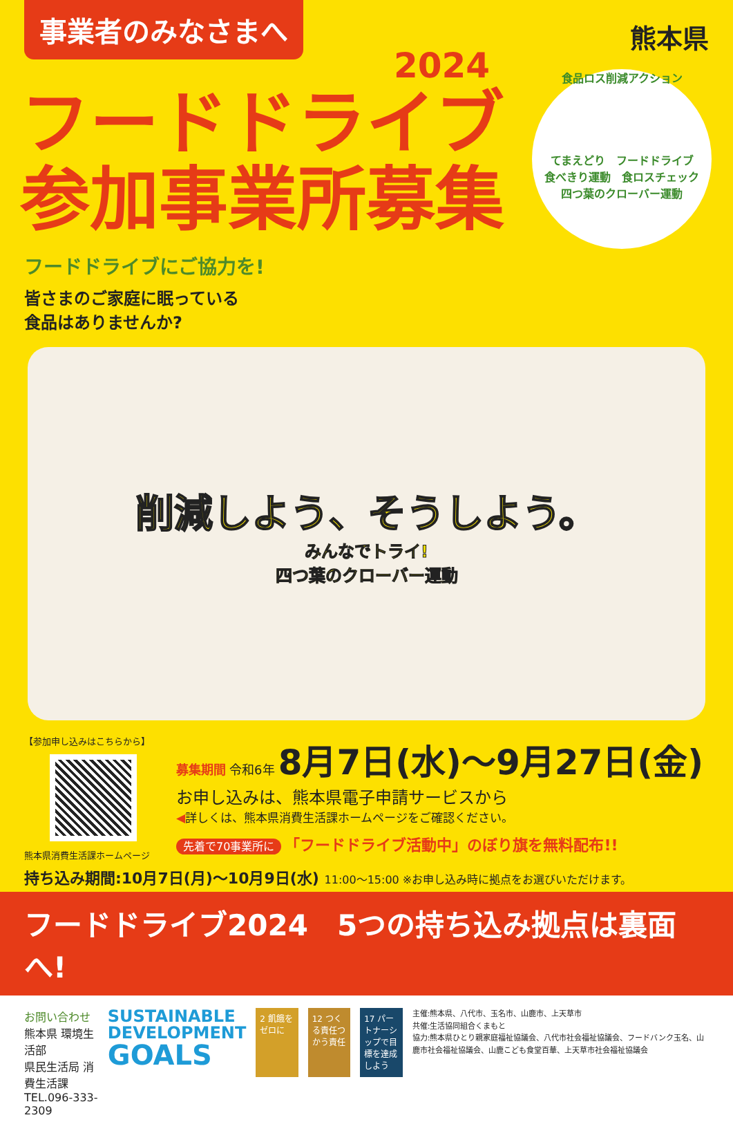事業者のみなさまへ
熊本県
2024
フードドライブ
参加事業所募集
食品ロス削減アクション
てまえどり　フードドライブ
食べきり運動　食ロスチェック
四つ葉のクローバー運動
フードドライブにご協力を!
皆さまのご家庭に眠っている
食品はありませんか?
削減しよう、そうしよう。
みんなでトライ!
四つ葉のクローバー運動
【参加申し込みはこちらから】
熊本県消費生活課ホームページ
募集期間 令和6年 8月7日(水)〜9月27日(金)
お申し込みは、熊本県電子申請サービスから
◀詳しくは、熊本県消費生活課ホームページをご確認ください。
先着で70事業所に 「フードドライブ活動中」のぼり旗を無料配布!!
持ち込み期間:10月7日(月)〜10月9日(水) 11:00〜15:00 ※お申し込み時に拠点をお選びいただけます。
フードドライブ2024　5つの持ち込み拠点は裏面へ!
お問い合わせ
熊本県 環境生活部
県民生活局 消費生活課
TEL.096-333-2309
SUSTAINABLE
DEVELOPMENT
GOALS
2 飢餓をゼロに 12 つくる責任つかう責任
17 パートナーシップで目標を達成しよう
主催:熊本県、八代市、玉名市、山鹿市、上天草市
共催:生活協同組合くまもと
協力:熊本県ひとり親家庭福祉協議会、八代市社会福祉協議会、フードバンク玉名、山鹿市社会福祉協議会、山鹿こども食堂百華、上天草市社会福祉協議会